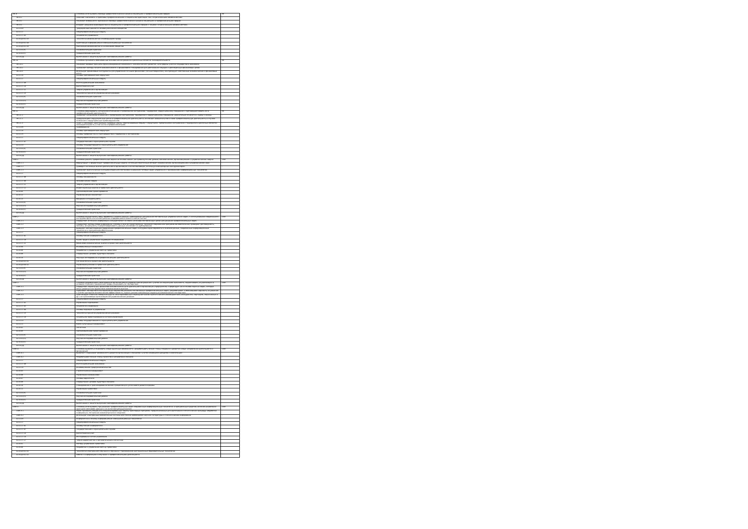| УК-9 | Способен использовать базовые дефектологические знания в социальной и профессиональной сферах | УК |
| УК-9.1 | Осознает значимость и проблемы профессиональной и социальной адаптации лиц с ограниченными возможностями | - |
| УК-9.2 | Понимает особенности применения базовых дефектологических знаний в социальной и профессиональной сферах | - |
| УК-9.3 | Владеет навыками взаимодействия в социальной и профессиональной сферах с лицами с ограниченными возможностями. | - |
| Б1.О.09 | Традиционные ценности: основа российского общества | |
| Б1.О.17 | Общепрофессиональный модуль | |
| Б1.О.17.03 | Социология управления | |
| Б1.В.ДЭ.01.03 | Технологии возможностей и безбарьерной среды | |
| Б1.В.ДЭ.01.04 | Адаптивные информационно-коммуникационные технологии | |
| Б1.В.ДЭ.01.05 | Реализация возможностей в инклюзивном обществе | |
| Б2.О.01(У) | Ознакомительная практика | |
| Б2.В.01(П) | Преддипломная практика | |
| Б3.01(Д) | Выполнение и защита выпускной квалификационной работы | |
| УК-10 | Способен принимать обоснованные экономические решения в различных областях жизнедеятельности | УК |
| УК-10.1 | Понимает базовые принципы функционирования экономики и экономического развития, цели формы участия государства в экономике. | - |
| УК-10.2 | Применяет методы личного экономического и финансового планирования для достижения текущих и долгосрочных финансовых целей. | - |
| УК-10.3 | Использует финансовые инструменты для управления личными финансами (личным бюджетом), контролирует собственные экономические и финансовые риски. | - |
| Б1.О.14 | Основы противодействия коррупции | |
| Б1.О.17 | Общепрофессиональный модуль | |
| Б1.О.17.09 | Институциональная экономика | |
| Б1.О.17.10 | Бухгалтерский учет | |
| Б1.О.17.11 | Теория управления и организации | |
| Б1.О.17.15 | Технологии принятия управленческих решений | |
| Б2.О.01(У) | Ознакомительная практика | |
| Б2.О.02(П) | Научно-исследовательская работа | |
| Б2.В.01(П) | Преддипломная практика | |
| Б3.01(Д) | Выполнение и защита выпускной квалификационной работы | |
| УК-11 | Способен формировать нетерпимое отношение к проявлениям экстремизма, терроризма, коррупционному поведению и противодействовать им в профессиональной деятельности | УК |
| УК-11.1 | Проявляет нетерпимое отношение к проявлениям экстремизма, терроризма и коррупционному поведению, уважительно относится к праву и закону. | - |
| УК-11.2 | Предупреждает коррупционные риски в профессиональной деятельности; исключает вмешательство в свою профессиональную деятельность в случаях склонения к коррупционным правонарушениям. | - |
| УК-11.3 | Знает и соблюдает действующие правовые нормы, обеспечивающие борьбу с коррупцией, проявлениями экстремизма и терроризма в различных областях жизнедеятельности, в том числе в профессиональной. | - |
| Б1.О.06 | Правоведение | |
| Б1.О.14 | Основы противодействия коррупции | |
| Б1.О.15 | Основы профилактики и противодействия терроризму и экстремизму | |
| Б1.О.17 | Общепрофессиональный модуль | |
| Б1.О.17.07 | Государственная и муниципальная служба | |
| Б1.О.20 | Основы государственного и муниципального управления | |
| Б2.О.01(У) | Ознакомительная практика | |
| Б2.В.01(П) | Преддипломная практика | |
| Б3.01(Д) | Выполнение и защита выпускной квалификационной работы | |
| ОПК-1 | Способен решать профессиональные задачи на основе знаний (на промежуточном уровне) экономической, организационной и управленческой теории | ОПК |
| ОПК-1.1 | Формулирует и формализует профессиональные задачи, используя понятийный аппарат экономической, организационной и управленческой наук | - |
| ОПК-1.2 | Проводит системный анализ деятельности организации и ее составляющих, используя компьютерный инструментарий. | - |
| ОПК-1.3 | Применяет аналитический инструментарий для постановки и решения типовых задач управления с применением информационных технологий. | - |
| Б1.О.17 | Общепрофессиональный модуль | |
| Б1.О.17.06 | Основы менеджмента | |
| Б1.О.17.08 | Экономическая теория | |
| Б1.О.17.11 | Теория управления и организации | |
| Б1.О.17.12 | Инвестиционный анализ в проектной деятельности | |
| Б1.В.05 | Организационное проектирование | |
| Б1.В.12 | Управленческий консалтинг | |
| Б1.В.13 | Введение в специальность | |
| Б2.О.01(У) | Ознакомительная практика | |
| Б2.О.02(П) | Научно-исследовательская работа | |
| Б2.В.01(П) | Преддипломная практика | |
| Б3.01(Д) | Выполнение и защита выпускной квалификационной работы | |
| ОПК-2 | Способен осуществлять сбор, обработку и анализ данных, необходимых для решения поставленных управленческих задач, с использованием современного инструментария и интеллектуальных информационно-аналитических систем | ОПК |
| ОПК-2.1 | Определяет источники информации и осуществляет их поиск на основе поставленных целей для решения профессиональных задач. | - |
| ОПК-2.2 | Определяет методы сбора информации, способы и вид ее представления, применяя современное программное обеспечение; проверяет достоверность, полноту, актуальность и непротиворечивость данных, исключает их дублирование. | - |
| ОПК-2.3 | Выбирает соответствующие содержанию профессиональных задач инструментарий обработки и анализа данных, современные информационные технологии и программное обеспечение. | - |
| Б1.О.17 | Общепрофессиональный модуль | |
| Б1.О.17.01 | Основы бизнес-информатики | |
| Б1.О.17.19 | Рынок труда и управление трудовыми отношениями | |
| Б1.О.17.21 | Финансово-экономический анализ в проектной деятельности | |
| Б1.В.04 | Инновационный менеджмент | |
| Б1.В.08 | Разработка и управление start up проектами | |
| Б1.В.09 | Определение целевой аудитории бизнеса | |
| Б1.В.15 | Научные исследования в профессиональной деятельности | |
| Б1.В.ДЭ.03.01 | GR-технологии в проектной деятельности | |
| Б1.В.ДЭ.04.02 | Управление рисками в проектной деятельности | |
| Б2.О.01(У) | Ознакомительная практика | |
| Б2.О.02(П) | Научно-исследовательская работа | |
| Б2.В.01(П) | Преддипломная практика | |
| Б3.01(Д) | Выполнение и защита выпускной квалификационной работы | |
| ОПК-3 | Способен разрабатывать обоснованные организационно-управленческие решения с учетом их социальной значимости, содействовать их реализации в условиях сложной и динамичной среды и оценивать их последствия | ОПК |
| ОПК-3.1 | Определяет социальные, финансово-экономические цели деятельности организации (предприятия) и формирует на их основе перечни задач, которые могут решаться инструментами экономического анализа | - |
| ОПК-3.2 | Оценивает последствия альтернативных вариантов решения поставленных профессиональных задач; разрабатывает и обосновывает варианты их решения с учетом критериев экономической эффективности, оценки рисков и возможных социально-экономических последствий | - |
| ОПК-3.3 | Прогнозирует ответное поведение других заинтересованных сторон/участников стратегического взаимодействия (конкурентов, партнеров, подчиненных и др.) на принимаемые организационно-управленческие решения | - |
| Б1.О.17 | Общепрофессиональный модуль | |
| Б1.О.17.02 | Управление персоналом | |
| Б1.О.17.03 | Социология управления | |
| Б1.О.17.04 | Основы медиации в управлении | |
| Б1.О.17.15 | Технологии принятия управленческих решений | |
| Б1.О.17.18 | Социальное проектирование в системе управления | |
| Б1.О.20 | Основы государственного и муниципального управления | |
| Б1.О.21 | Кросс-культурный менеджмент | |
| Б1.В.02 | Логистика | |
| Б1.В.05 | Организационное проектирование | |
| Б2.О.01(У) | Ознакомительная практика | |
| Б2.О.02(П) | Научно-исследовательская работа | |
| Б2.В.01(П) | Преддипломная практика | |
| Б3.01(Д) | Выполнение и защита выпускной квалификационной работы | |
| ОПК-4 | Способен выявлять и оценивать новые рыночные возможности, разрабатывать бизнес-планы создания и развития новых направлений деятельности и организаций | ОПК |
| ОПК-4.1 | Выявляет и оценивает возможности развития организации и бизнесов с учетом имеющихся ресурсов и компетенций | - |
| ОПК-4.2 | Разрабатывает бизнес-планы проектов и направлений бизнеса | - |
| Б1.О.17 | Общепрофессиональный модуль | |
| Б1.О.17.09 | Институциональная экономика | |
| Б1.О.18 | Инновационное предпринимательство | |
| Б1.В.03 | Стратегический менеджмент | |
| Б1.В.06 | Управление изменениями | |
| Б1.В.07 | Основы маркетинга | |
| Б1.В.09 | Определение целевой аудитории бизнеса | |
| Б1.В.10 | Планирование и прогнозирование бизнес-процессов для устойчивого развития фирмы | |
| Б1.В.11 | Управление проектами | |
| Б2.О.01(У) | Ознакомительная практика | |
| Б2.О.02(П) | Научно-исследовательская работа | |
| Б2.В.01(П) | Преддипломная практика | |
| Б3.01(Д) | Выполнение и защита выпускной квалификационной работы | |
| ОПК-5 | Способен использовать при решении профессиональных задач современные информационные технологии и программные средства, включая управление крупными массивами данных и их интеллектуальный анализ | ОПК |
| ОПК-5.1 | Умеет применять общие или специализированные пакеты прикладных программ, предназначенных для выполнения статистических процедур (обработка информации, построение эконометрических моделей) | - |
| ОПК-5.2 | Использует электронные библиотечные системы для поиска необходимой научной литературы и статистической информации | - |
| Б1.О.08 | Информатика и основы информационно-коммуникационных технологий | |
| Б1.О.17 | Общепрофессиональный модуль | |
| Б1.О.17.01 | Основы бизнес-информатики | |
| Б1.О.17.07 | Государственная и муниципальная служба | |
| Б1.О.17.10 | Бухгалтерский учет | |
| Б1.О.17.14 | Исследование систем управления | |
| Б1.О.17.17 | Теория вероятностей и математическая статистика | |
| Б1.В.01 | Методы управления проектами | |
| Б1.В.08 | Разработка и управление start up проектами | |
| Б1.В.ДЭ.01.01 | Технологии электронного обучения и обучение с применением дистанционных образовательных технологий | |
| Б1.В.ДЭ.01.02 | Работа с информацией в обучении и профессиональной деятельности | |